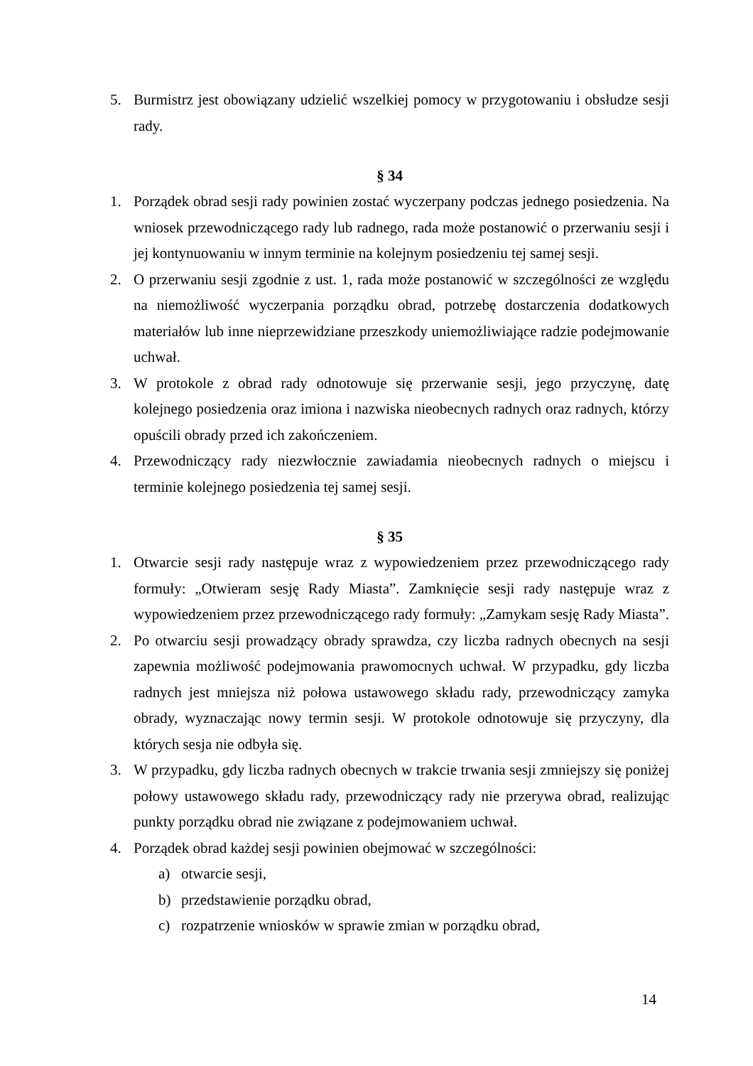5. Burmistrz jest obowiązany udzielić wszelkiej pomocy w przygotowaniu i obsłudze sesji rady.
§ 34
1. Porządek obrad sesji rady powinien zostać wyczerpany podczas jednego posiedzenia. Na wniosek przewodniczącego rady lub radnego, rada może postanowić o przerwaniu sesji i jej kontynuowaniu w innym terminie na kolejnym posiedzeniu tej samej sesji.
2. O przerwaniu sesji zgodnie z ust. 1, rada może postanowić w szczególności ze względu na niemożliwość wyczerpania porządku obrad, potrzebę dostarczenia dodatkowych materiałów lub inne nieprzewidziane przeszkody uniemożliwiające radzie podejmowanie uchwał.
3. W protokole z obrad rady odnotowuje się przerwanie sesji, jego przyczynę, datę kolejnego posiedzenia oraz imiona i nazwiska nieobecnych radnych oraz radnych, którzy opuścili obrady przed ich zakończeniem.
4. Przewodniczący rady niezwłocznie zawiadamia nieobecnych radnych o miejscu i terminie kolejnego posiedzenia tej samej sesji.
§ 35
1. Otwarcie sesji rady następuje wraz z wypowiedzeniem przez przewodniczącego rady formuły: „Otwieram sesję Rady Miasta”. Zamknięcie sesji rady następuje wraz z wypowiedzeniem przez przewodniczącego rady formuły: „Zamykam sesję Rady Miasta”.
2. Po otwarciu sesji prowadzący obrady sprawdza, czy liczba radnych obecnych na sesji zapewnia możliwość podejmowania prawomocnych uchwał. W przypadku, gdy liczba radnych jest mniejsza niż połowa ustawowego składu rady, przewodniczący zamyka obrady, wyznaczając nowy termin sesji. W protokole odnotowuje się przyczyny, dla których sesja nie odbyła się.
3. W przypadku, gdy liczba radnych obecnych w trakcie trwania sesji zmniejszy się poniżej połowy ustawowego składu rady, przewodniczący rady nie przerywa obrad, realizując punkty porządku obrad nie związane z podejmowaniem uchwał.
4. Porządek obrad każdej sesji powinien obejmować w szczególności:
a) otwarcie sesji,
b) przedstawienie porządku obrad,
c) rozpatrzenie wniosków w sprawie zmian w porządku obrad,
14